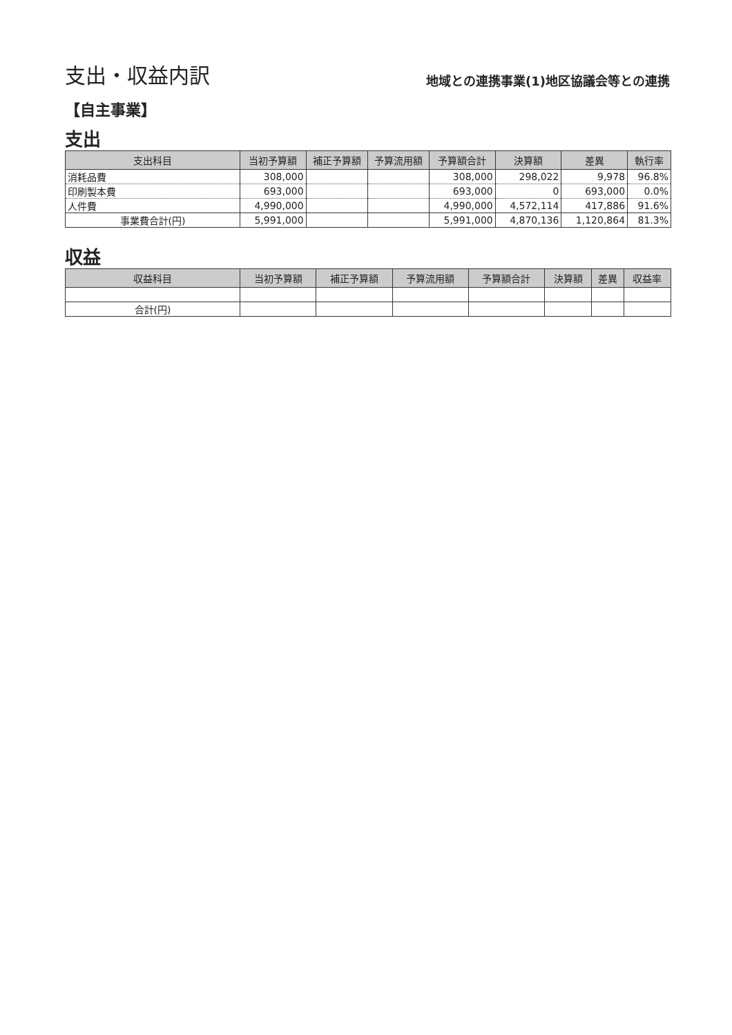支出・収益内訳
地域との連携事業(1)地区協議会等との連携
【自主事業】
支出
| 支出科目 | 当初予算額 | 補正予算額 | 予算流用額 | 予算額合計 | 決算額 | 差異 | 執行率 |
| --- | --- | --- | --- | --- | --- | --- | --- |
| 消耗品費 | 308,000 | | | 308,000 | 298,022 | 9,978 | 96.8% |
| 印刷製本費 | 693,000 | | | 693,000 | 0 | 693,000 | 0.0% |
| 人件費 | 4,990,000 | | | 4,990,000 | 4,572,114 | 417,886 | 91.6% |
| 事業費合計(円) | 5,991,000 | | | 5,991,000 | 4,870,136 | 1,120,864 | 81.3% |
収益
| 収益科目 | 当初予算額 | 補正予算額 | 予算流用額 | 予算額合計 | 決算額 | 差異 | 収益率 |
| --- | --- | --- | --- | --- | --- | --- | --- |
| 合計(円) | | | | | | | |